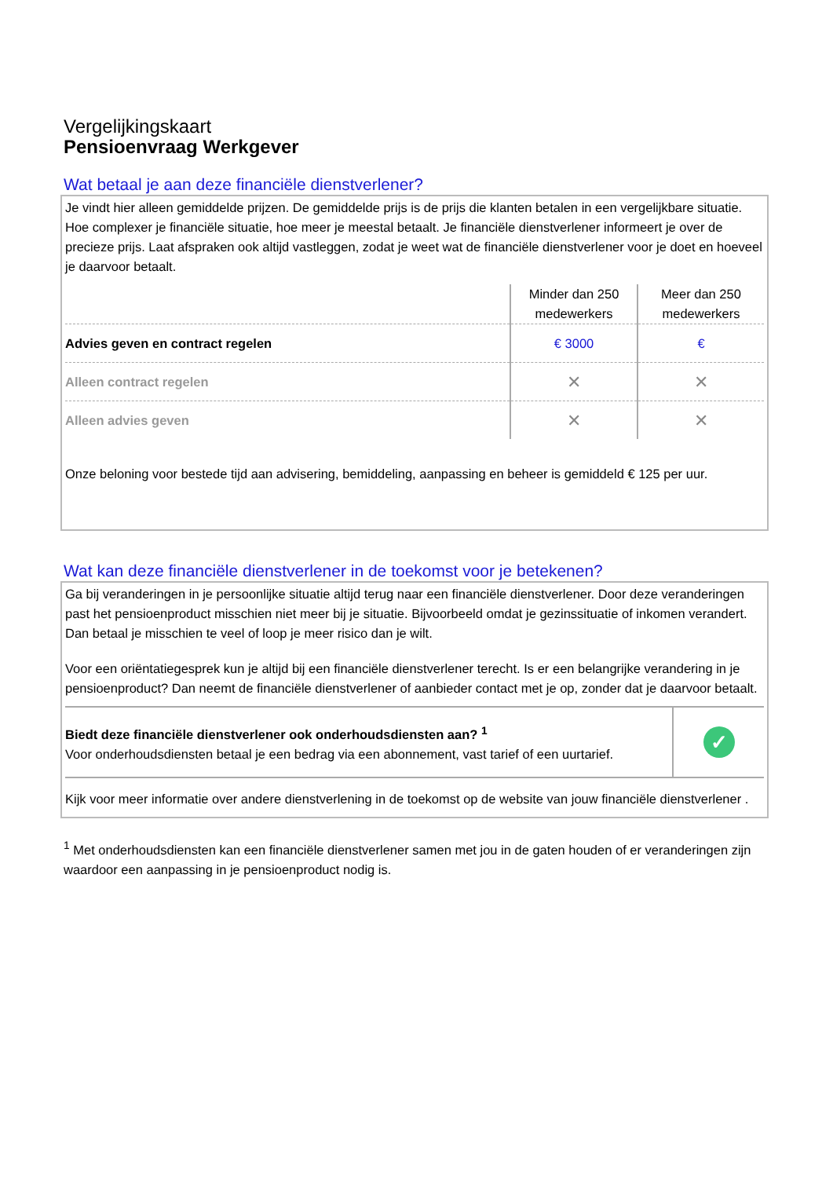Vergelijkingskaart
Pensioenvraag Werkgever
Wat betaal je aan deze financiële dienstverlener?
Je vindt hier alleen gemiddelde prijzen. De gemiddelde prijs is de prijs die klanten betalen in een vergelijkbare situatie. Hoe complexer je financiële situatie, hoe meer je meestal betaalt. Je financiële dienstverlener informeert je over de precieze prijs. Laat afspraken ook altijd vastleggen, zodat je weet wat de financiële dienstverlener voor je doet en hoeveel je daarvoor betaalt.
| | Minder dan 250 medewerkers | Meer dan 250 medewerkers |
| Advies geven en contract regelen | € 3000 | € |
| Alleen contract regelen | ✕ | ✕ |
| Alleen advies geven | ✕ | ✕ |
Onze beloning voor bestede tijd aan advisering, bemiddeling, aanpassing en beheer is gemiddeld € 125 per uur.
Wat kan deze financiële dienstverlener in de toekomst voor je betekenen?
Ga bij veranderingen in je persoonlijke situatie altijd terug naar een financiële dienstverlener. Door deze veranderingen past het pensioenproduct misschien niet meer bij je situatie. Bijvoorbeeld omdat je gezinssituatie of inkomen verandert. Dan betaal je misschien te veel of loop je meer risico dan je wilt.
Voor een oriëntatiegesprek kun je altijd bij een financiële dienstverlener terecht. Is er een belangrijke verandering in je pensioenproduct? Dan neemt de financiële dienstverlener of aanbieder contact met je op, zonder dat je daarvoor betaalt.
| Biedt deze financiële dienstverlener ook onderhoudsdiensten aan? <sup>1</sup> Voor onderhoudsdiensten betaal je een bedrag via een abonnement, vast tarief of een uurtarief. | ✓ |
Kijk voor meer informatie over andere dienstverlening in de toekomst op de website van jouw financiële dienstverlener .
<sup>1</sup> Met onderhoudsdiensten kan een financiële dienstverlener samen met jou in de gaten houden of er veranderingen zijn waardoor een aanpassing in je pensioenproduct nodig is.